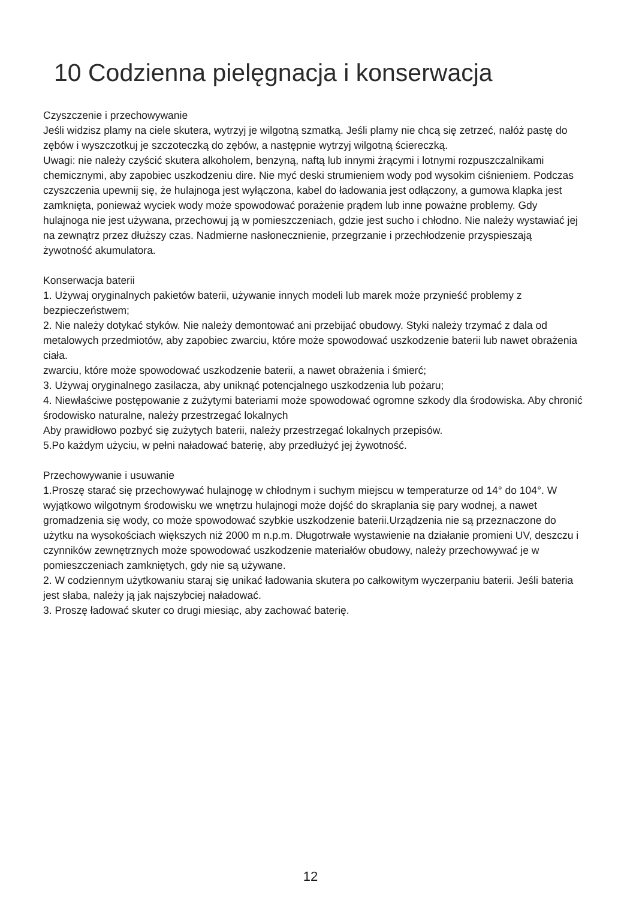10 Codzienna pielęgnacja i konserwacja
Czyszczenie i przechowywanie
Jeśli widzisz plamy na ciele skutera, wytrzyj je wilgotną szmatką. Jeśli plamy nie chcą się zetrzeć, nałóż pastę do zębów i wyszczotkuj je szczoteczką do zębów, a następnie wytrzyj wilgotną ściereczką.
Uwagi: nie należy czyścić skutera alkoholem, benzyną, naftą lub innymi żrącymi i lotnymi rozpuszczalnikami chemicznymi, aby zapobiec uszkodzeniu dire. Nie myć deski strumieniem wody pod wysokim ciśnieniem. Podczas czyszczenia upewnij się, że hulajnoga jest wyłączona, kabel do ładowania jest odłączony, a gumowa klapka jest zamknięta, ponieważ wyciek wody może spowodować porażenie prądem lub inne poważne problemy. Gdy hulajnoga nie jest używana, przechowuj ją w pomieszczeniach, gdzie jest sucho i chłodno. Nie należy wystawiać jej na zewnątrz przez dłuższy czas. Nadmierne nasłonecznienie, przegrzanie i przechłodzenie przyspieszają żywotność akumulatora.
Konserwacja baterii
1. Używaj oryginalnych pakietów baterii, używanie innych modeli lub marek może przynieść problemy z bezpieczeństwem;
2. Nie należy dotykać styków. Nie należy demontować ani przebijać obudowy. Styki należy trzymać z dala od metalowych przedmiotów, aby zapobiec zwarciu, które może spowodować uszkodzenie baterii lub nawet obrażenia ciała.
zwarciu, które może spowodować uszkodzenie baterii, a nawet obrażenia i śmierć;
3. Używaj oryginalnego zasilacza, aby uniknąć potencjalnego uszkodzenia lub pożaru;
4. Niewłaściwe postępowanie z zużytymi bateriami może spowodować ogromne szkody dla środowiska. Aby chronić środowisko naturalne, należy przestrzegać lokalnych
Aby prawidłowo pozbyć się zużytych baterii, należy przestrzegać lokalnych przepisów.
5.Po każdym użyciu, w pełni naładować baterię, aby przedłużyć jej żywotność.
Przechowywanie i usuwanie
1.Proszę starać się przechowywać hulajnogę w chłodnym i suchym miejscu w temperaturze od 14° do 104°. W wyjątkowo wilgotnym środowisku we wnętrzu hulajnogi może dojść do skraplania się pary wodnej, a nawet gromadzenia się wody, co może spowodować szybkie uszkodzenie baterii.Urządzenia nie są przeznaczone do użytku na wysokościach większych niż 2000 m n.p.m. Długotrwałe wystawienie na działanie promieni UV, deszczu i czynników zewnętrznych może spowodować uszkodzenie materiałów obudowy, należy przechowywać je w pomieszczeniach zamkniętych, gdy nie są używane.
2. W codziennym użytkowaniu staraj się unikać ładowania skutera po całkowitym wyczerpaniu baterii. Jeśli bateria jest słaba, należy ją jak najszybciej naładować.
3. Proszę ładować skuter co drugi miesiąc, aby zachować baterię.
12